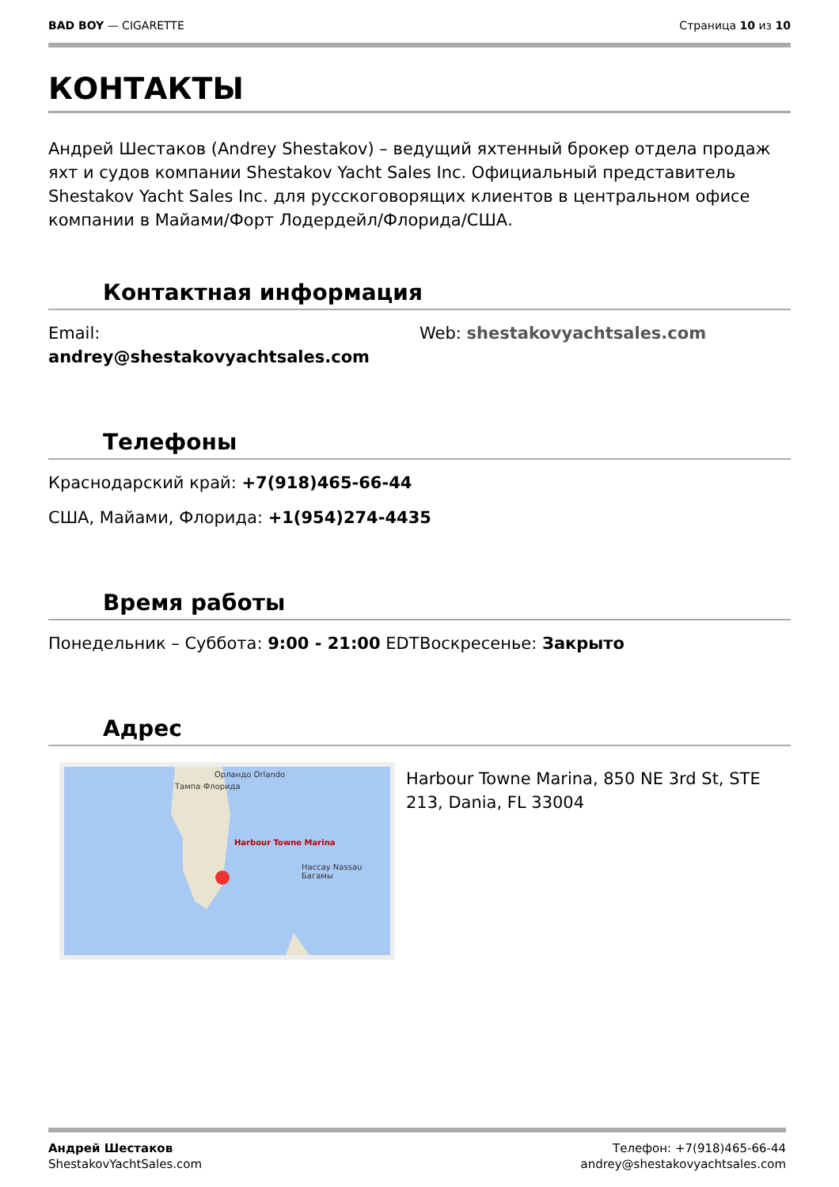BAD BOY — CIGARETTE Страница 10 из 10
КОНТАКТЫ
Андрей Шестаков (Andrey Shestakov) – ведущий яхтенный брокер отдела продаж яхт и судов компании Shestakov Yacht Sales Inc. Официальный представитель Shestakov Yacht Sales Inc. для русскоговорящих клиентов в центральном офисе компании в Майами/Форт Лодердейл/Флорида/США.
Контактная информация
Email: andrey@shestakovyachtsales.com Web: shestakovyachtsales.com
Телефоны
Краснодарский край: +7(918)465-66-44
США, Майами, Флорида: +1(954)274-4435
Время работы
Понедельник – Суббота: 9:00 - 21:00 EDT Воскресенье: Закрыто
Адрес
Орландо Orlando
Тампа Флорида
Harbour Towne Marina
Нассау Nassau Багамы
Harbour Towne Marina, 850 NE 3rd St, STE 213, Dania, FL 33004
Андрей Шестаков
ShestakovYachtSales.com
Телефон: +7(918)465-66-44
andrey@shestakovyachtsales.com